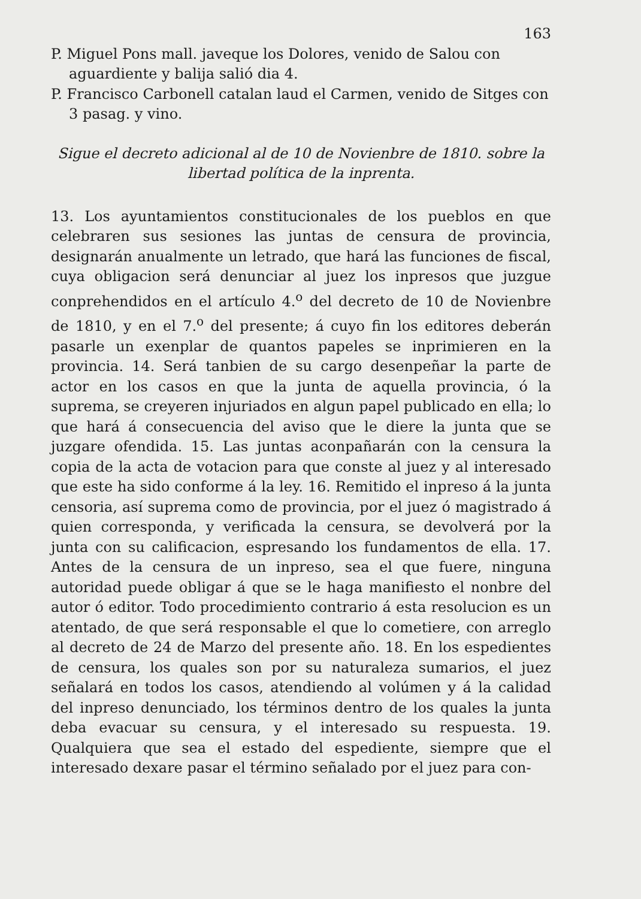163
P. Miguel Pons mall. javeque los Dolores, venido de Salou con aguardiente y balija salió dia 4.
P. Francisco Carbonell catalan laud el Carmen, venido de Sitges con 3 pasag. y vino.
Sigue el decreto adicional al de 10 de Novienbre de 1810. sobre la libertad política de la inprenta.
13. Los ayuntamientos constitucionales de los pueblos en que celebraren sus sesiones las juntas de censura de provincia, designarán anualmente un letrado, que hará las funciones de fiscal, cuya obligacion será denunciar al juez los inpresos que juzgue conprehendidos en el artículo 4.<sup>o</sup> del decreto de 10 de Novienbre de 1810, y en el 7.<sup>o</sup> del presente; á cuyo fin los editores deberán pasarle un exenplar de quantos papeles se inprimieren en la provincia. 14. Será tanbien de su cargo desenpeñar la parte de actor en los casos en que la junta de aquella provincia, ó la suprema, se creyeren injuriados en algun papel publicado en ella; lo que hará á consecuencia del aviso que le diere la junta que se juzgare ofendida. 15. Las juntas aconpañarán con la censura la copia de la acta de votacion para que conste al juez y al interesado que este ha sido conforme á la ley. 16. Remitido el inpreso á la junta censoria, así suprema como de provincia, por el juez ó magistrado á quien corresponda, y verificada la censura, se devolverá por la junta con su calificacion, espresando los fundamentos de ella. 17. Antes de la censura de un inpreso, sea el que fuere, ninguna autoridad puede obligar á que se le haga manifiesto el nonbre del autor ó editor. Todo procedimiento contrario á esta resolucion es un atentado, de que será responsable el que lo cometiere, con arreglo al decreto de 24 de Marzo del presente año. 18. En los espedientes de censura, los quales son por su naturaleza sumarios, el juez señalará en todos los casos, atendiendo al volúmen y á la calidad del inpreso denunciado, los términos dentro de los quales la junta deba evacuar su censura, y el interesado su respuesta. 19. Qualquiera que sea el estado del espediente, siempre que el interesado dexare pasar el término señalado por el juez para con-